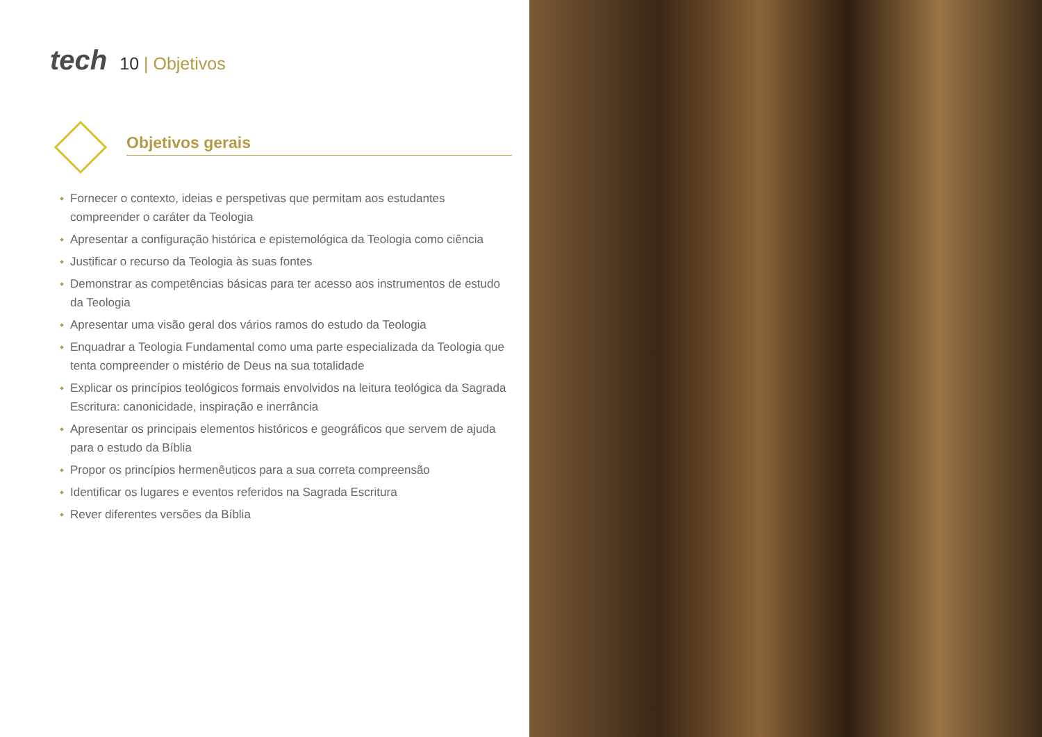tech
10 | Objetivos
Objetivos gerais
Fornecer o contexto, ideias e perspetivas que permitam aos estudantes compreender o caráter da Teologia
Apresentar a configuração histórica e epistemológica da Teologia como ciência
Justificar o recurso da Teologia às suas fontes
Demonstrar as competências básicas para ter acesso aos instrumentos de estudo da Teologia
Apresentar uma visão geral dos vários ramos do estudo da Teologia
Enquadrar a Teologia Fundamental como uma parte especializada da Teologia que tenta compreender o mistério de Deus na sua totalidade
Explicar os princípios teológicos formais envolvidos na leitura teológica da Sagrada Escritura: canonicidade, inspiração e inerrância
Apresentar os principais elementos históricos e geográficos que servem de ajuda para o estudo da Bíblia
Propor os princípios hermenêuticos para a sua correta compreensão
Identificar os lugares e eventos referidos na Sagrada Escritura
Rever diferentes versões da Bíblia